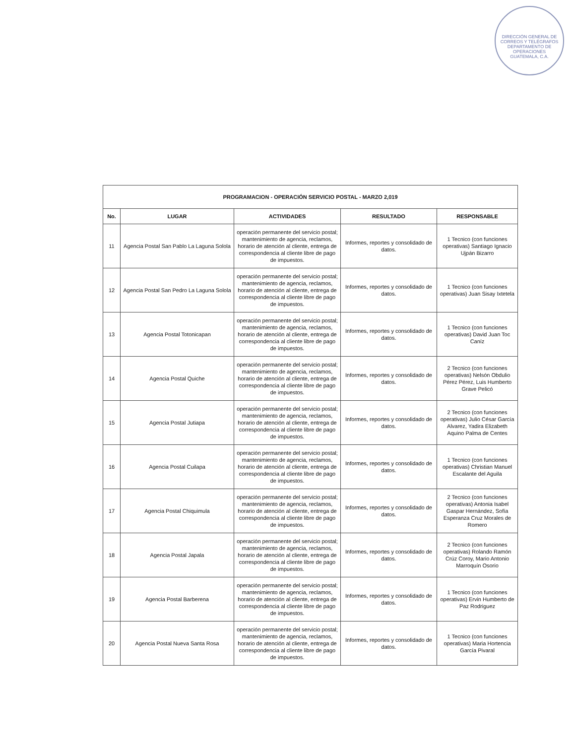DIRECCIÓN GENERAL DE CORREOS Y TELÉGRAFOS
DEPARTAMENTO DE OPERACIONES
GUATEMALA, C.A.
| PROGRAMACION - OPERACIÓN SERVICIO POSTAL - MARZO 2,019 | | | | |
| --- | --- | --- | --- | --- |
| No. | LUGAR | ACTIVIDADES | RESULTADO | RESPONSABLE |
| 11 | Agencia Postal San Pablo La Laguna Solola | operación permanente del servicio postal; mantenimiento de agencia, reclamos, horario de atención al cliente, entrega de correspondencia al cliente libre de pago de impuestos. | Informes, reportes y consolidado de datos. | 1 Tecnico (con funciones operativas) Santiago Ignacio Ujpán Bizarro |
| 12 | Agencia Postal San Pedro La Laguna Solola | operación permanente del servicio postal; mantenimiento de agencia, reclamos, horario de atención al cliente, entrega de correspondencia al cliente libre de pago de impuestos. | Informes, reportes y consolidado de datos. | 1 Tecnico (con funciones operativas) Juan Sisay Ixtetela |
| 13 | Agencia Postal Totonicapan | operación permanente del servicio postal; mantenimiento de agencia, reclamos, horario de atención al cliente, entrega de correspondencia al cliente libre de pago de impuestos. | Informes, reportes y consolidado de datos. | 1 Tecnico (con funciones operativas) David Juan Toc Caníz |
| 14 | Agencia Postal Quiche | operación permanente del servicio postal; mantenimiento de agencia, reclamos, horario de atención al cliente, entrega de correspondencia al cliente libre de pago de impuestos. | Informes, reportes y consolidado de datos. | 2 Tecnico (con funciones operativas) Nelsón Obdulio Pérez Pérez, Luis Humberto Grave Pelicó |
| 15 | Agencia Postal Jutiapa | operación permanente del servicio postal; mantenimiento de agencia, reclamos, horario de atención al cliente, entrega de correspondencia al cliente libre de pago de impuestos. | Informes, reportes y consolidado de datos. | 2 Tecnico (con funciones operativas) Julio César García Alvarez, Yadira Elizabeth Aquino Palma de Centes |
| 16 | Agencia Postal Cuilapa | operación permanente del servicio postal; mantenimiento de agencia, reclamos, horario de atención al cliente, entrega de correspondencia al cliente libre de pago de impuestos. | Informes, reportes y consolidado de datos. | 1 Tecnico (con funciones operativas) Christian Manuel Escalante del Aguila |
| 17 | Agencia Postal Chiquimula | operación permanente del servicio postal; mantenimiento de agencia, reclamos, horario de atención al cliente, entrega de correspondencia al cliente libre de pago de impuestos. | Informes, reportes y consolidado de datos. | 2 Tecnico (con funciones operativas) Antonia Isabel Gaspar Hernández, Sofía Esperanza Cruz Morales de Romero |
| 18 | Agencia Postal Japala | operación permanente del servicio postal; mantenimiento de agencia, reclamos, horario de atención al cliente, entrega de correspondencia al cliente libre de pago de impuestos. | Informes, reportes y consolidado de datos. | 2 Tecnico (con funciones operativas) Rolando Ramón Crúz Coroy, Mario Antonio Marroquín Osorio |
| 19 | Agencia Postal Barberena | operación permanente del servicio postal; mantenimiento de agencia, reclamos, horario de atención al cliente, entrega de correspondencia al cliente libre de pago de impuestos. | Informes, reportes y consolidado de datos. | 1 Tecnico (con funciones operativas) Ervin Humberto de Paz Rodriguez |
| 20 | Agencia Postal Nueva Santa Rosa | operación permanente del servicio postal; mantenimiento de agencia, reclamos, horario de atención al cliente, entrega de correspondencia al cliente libre de pago de impuestos. | Informes, reportes y consolidado de datos. | 1 Tecnico (con funciones operativas) Maria Hortencia García Pivaral |